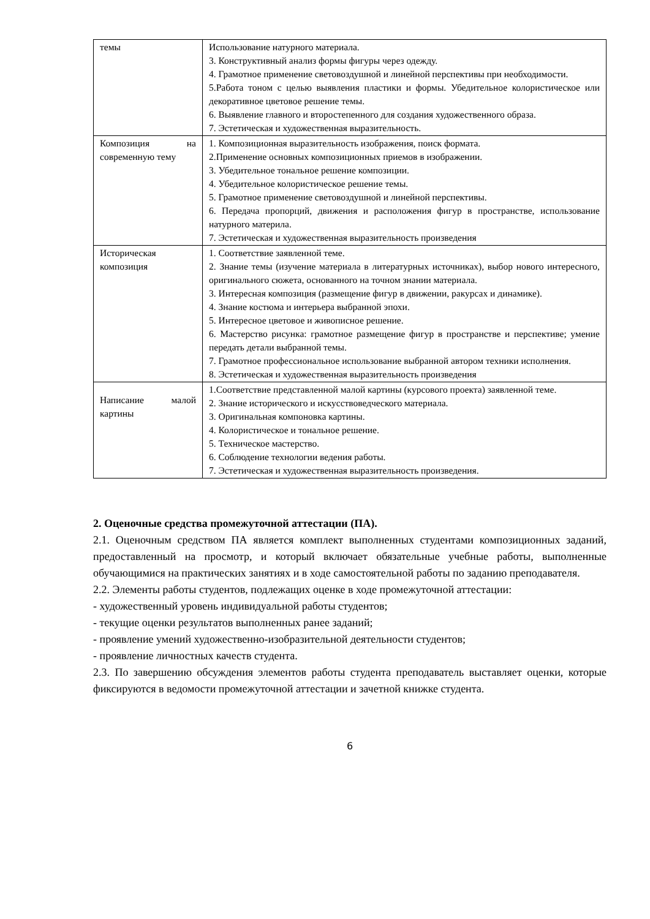| темы | Использование натурного материала. 3. Конструктивный анализ формы фигуры через одежду. 4. Грамотное применение световоздушной и линейной перспективы при необходимости. 5.Работа тоном с целью выявления пластики и формы. Убедительное колористическое или декоративное цветовое решение темы. 6. Выявление главного и второстепенного для создания художественного образа. 7. Эстетическая и художественная выразительность. |
| Композиция на современную тему | 1. Композиционная выразительность изображения, поиск формата. 2.Применение основных композиционных приемов в изображении. 3. Убедительное тональное решение композиции. 4. Убедительное колористическое решение темы. 5. Грамотное применение световоздушной и линейной перспективы. 6. Передача пропорций, движения и расположения фигур в пространстве, использование натурного материла. 7. Эстетическая и художественная выразительность произведения |
| Историческая композиция | 1. Соответствие заявленной теме. 2. Знание темы (изучение материала в литературных источниках), выбор нового интересного, оригинального сюжета, основанного на точном знании материала. 3. Интересная композиция (размещение фигур в движении, ракурсах и динамике). 4. Знание костюма и интерьера выбранной эпохи. 5. Интересное цветовое и живописное решение. 6. Мастерство рисунка: грамотное размещение фигур в пространстве и перспективе; умение передать детали выбранной темы. 7. Грамотное профессиональное использование выбранной автором техники исполнения. 8. Эстетическая и художественная выразительность произведения |
| Написание малой картины | 1.Соответствие представленной малой картины (курсового проекта) заявленной теме. 2. Знание исторического и искусствоведческого материала. 3. Оригинальная компоновка картины. 4. Колористическое и тональное решение. 5. Техническое мастерство. 6. Соблюдение технологии ведения работы. 7. Эстетическая и художественная выразительность произведения. |
2. Оценочные средства промежуточной аттестации (ПА).
2.1. Оценочным средством ПА является комплект выполненных студентами композиционных заданий, предоставленный на просмотр, и который включает обязательные учебные работы, выполненные обучающимися на практических занятиях и в ходе самостоятельной работы по заданию преподавателя.
2.2. Элементы работы студентов, подлежащих оценке в ходе промежуточной аттестации:
- художественный уровень индивидуальной работы студентов;
- текущие оценки результатов выполненных ранее заданий;
- проявление умений художественно-изобразительной деятельности студентов;
- проявление личностных качеств студента.
2.3. По завершению обсуждения элементов работы студента преподаватель выставляет оценки, которые фиксируются в ведомости промежуточной аттестации и зачетной книжке студента.
6